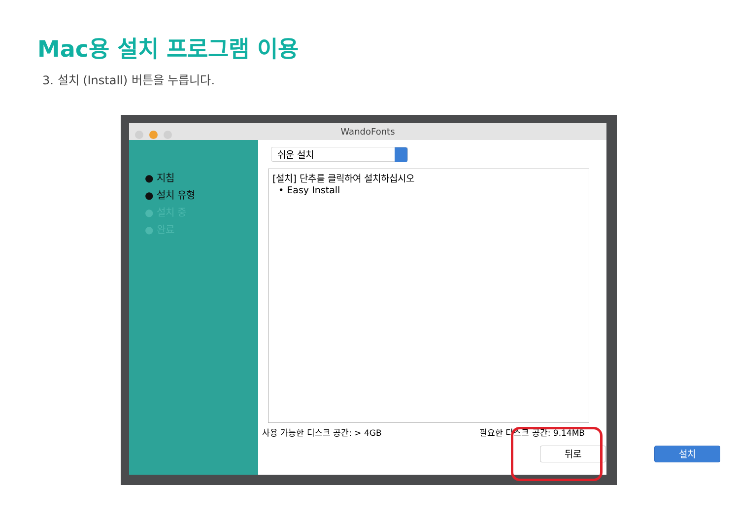Mac용 설치 프로그램 이용
3. 설치 (Install) 버튼을 누릅니다.
WandoFonts
● 지침
● 설치 유형
● 설치 중
● 완료
쉬운 설치
[설치] 단추를 클릭하여 설치하십시오
• Easy Install
사용 가능한 디스크 공간: > 4GB 필요한 디스크 공간: 9.14MB
뒤로 설치